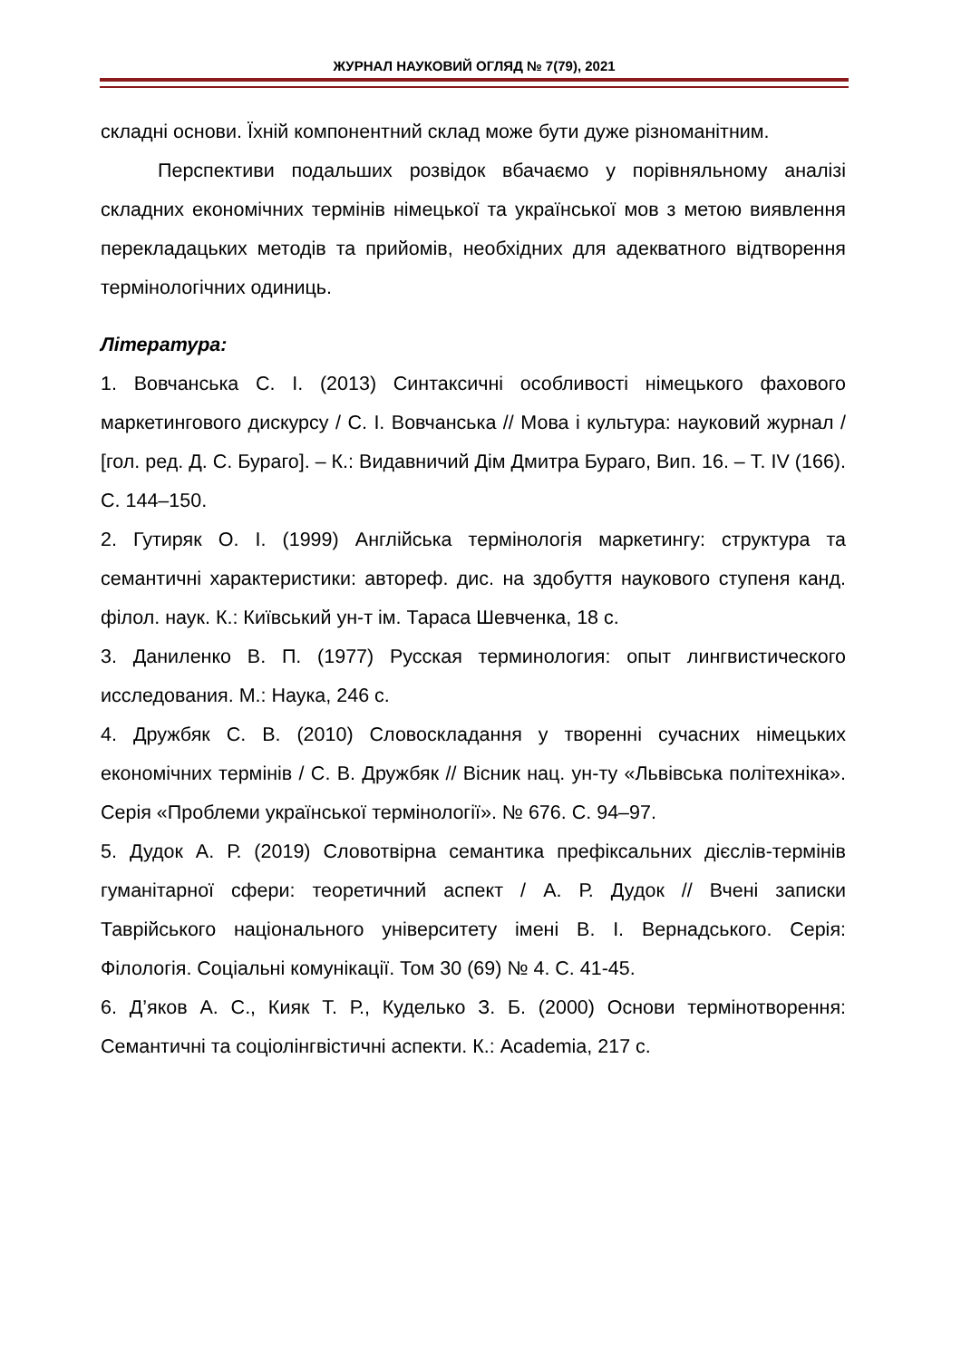ЖУРНАЛ НАУКОВИЙ ОГЛЯД № 7(79), 2021
складні основи. Їхній компонентний склад може бути дуже різноманітним.
Перспективи подальших розвідок вбачаємо у порівняльному аналізі складних економічних термінів німецької та української мов з метою виявлення перекладацьких методів та прийомів, необхідних для адекватного відтворення термінологічних одиниць.
Література:
1. Вовчанська С. І. (2013) Синтаксичні особливості німецького фахового маркетингового дискурсу / С. І. Вовчанська // Мова і культура: науковий журнал / [гол. ред. Д. С. Бураго]. – К.: Видавничий Дім Дмитра Бураго, Вип. 16. – Т. IV (166). С. 144–150.
2. Гутиряк О. І. (1999) Англійська термінологія маркетингу: структура та семантичні характеристики: автореф. дис. на здобуття наукового ступеня канд. філол. наук. К.: Київський ун-т ім. Тараса Шевченка, 18 с.
3. Даниленко В. П. (1977) Русская терминология: опыт лингвистического исследования. М.: Наука, 246 с.
4. Дружбяк С. В. (2010) Словоскладання у творенні сучасних німецьких економічних термінів / С. В. Дружбяк // Вісник нац. ун-ту «Львівська політехніка». Серія «Проблеми української термінології». № 676. С. 94–97.
5. Дудок А. Р. (2019) Словотвірна семантика префіксальних дієслів-термінів гуманітарної сфери: теоретичний аспект / А. Р. Дудок // Вчені записки Таврійського національного університету імені В. І. Вернадського. Серія: Філологія. Соціальні комунікації. Том 30 (69) № 4. С. 41-45.
6. Д’яков А. С., Кияк Т. Р., Куделько З. Б. (2000) Основи термінотворення: Семантичні та соціолінгвістичні аспекти. К.: Academia, 217 с.